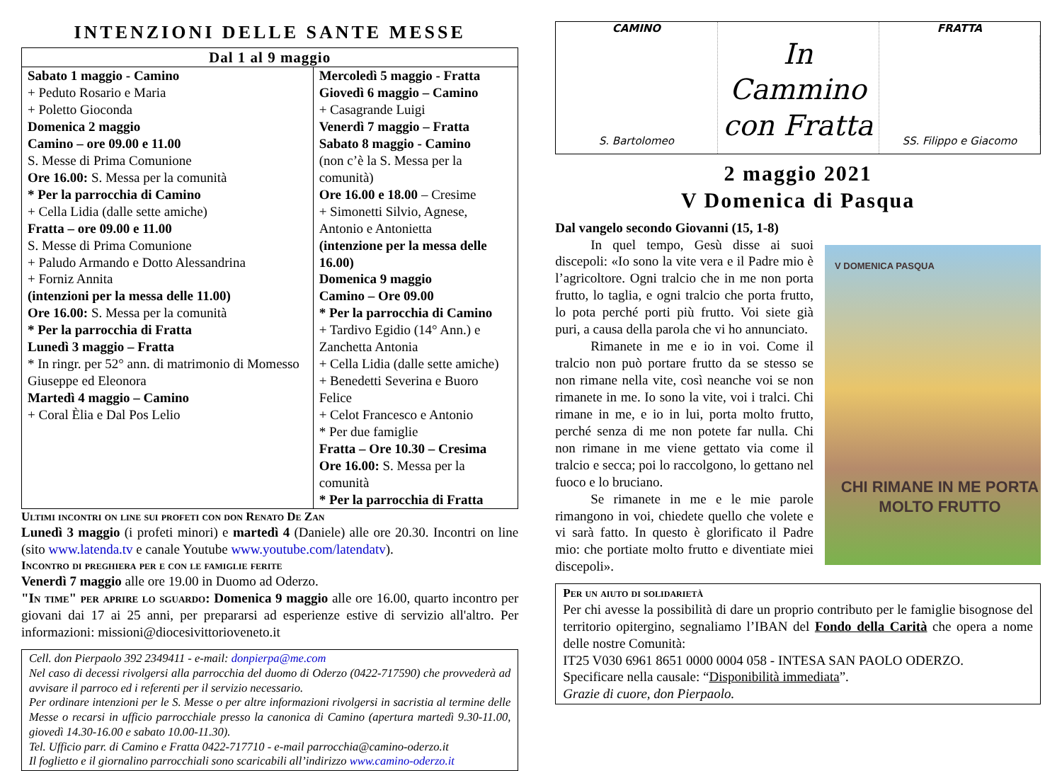INTENZIONI DELLE SANTE MESSE
| Dal 1 al 9 maggio | |
| --- | --- |
| Sabato 1 maggio - Camino + Peduto Rosario e Maria + Poletto Gioconda Domenica 2 maggio Camino – ore 09.00 e 11.00 S. Messe di Prima Comunione Ore 16.00: S. Messa per la comunità * Per la parrocchia di Camino + Cella Lidia (dalle sette amiche) Fratta – ore 09.00 e 11.00 S. Messe di Prima Comunione + Paludo Armando e Dotto Alessandrina + Forniz Annita (intenzioni per la messa delle 11.00) Ore 16.00: S. Messa per la comunità * Per la parrocchia di Fratta Lunedì 3 maggio – Fratta * In ringr. per 52° ann. di matrimonio di Momesso Giuseppe ed Eleonora Martedì 4 maggio – Camino + Coral Èlia e Dal Pos Lelio | Mercoledì 5 maggio - Fratta Giovedì 6 maggio – Camino + Casagrande Luigi Venerdì 7 maggio – Fratta Sabato 8 maggio - Camino (non c’è la S. Messa per la comunità) Ore 16.00 e 18.00 – Cresime + Simonetti Silvio, Agnese, Antonio e Antonietta (intenzione per la messa delle 16.00) Domenica 9 maggio Camino – Ore 09.00 * Per la parrocchia di Camino + Tardivo Egidio (14° Ann.) e Zanchetta Antonia + Cella Lidia (dalle sette amiche) + Benedetti Severina e Buoro Felice + Celot Francesco e Antonio * Per due famiglie Fratta – Ore 10.30 – Cresima Ore 16.00: S. Messa per la comunità * Per la parrocchia di Fratta |
Ultimi incontri on line sui profeti con don Renato De Zan
Lunedì 3 maggio (i profeti minori) e martedì 4 (Daniele) alle ore 20.30. Incontri on line (sito www.latenda.tv e canale Youtube www.youtube.com/latendatv).
Incontro di preghiera per e con le famiglie ferite
Venerdì 7 maggio alle ore 19.00 in Duomo ad Oderzo.
"In time" per aprire lo sguardo: Domenica 9 maggio alle ore 16.00, quarto incontro per giovani dai 17 ai 25 anni, per prepararsi ad esperienze estive di servizio all'altro. Per informazioni: missioni@diocesivittorioveneto.it
Cell. don Pierpaolo 392 2349411 - e-mail: donpierpa@me.com
Nel caso di decessi rivolgersi alla parrocchia del duomo di Oderzo (0422-717590) che provvederà ad avvisare il parroco ed i referenti per il servizio necessario.
Per ordinare intenzioni per le S. Messe o per altre informazioni rivolgersi in sacristia al termine delle Messe o recarsi in ufficio parrocchiale presso la canonica di Camino (apertura martedì 9.30-11.00, giovedì 14.30-16.00 e sabato 10.00-11.30).
Tel. Ufficio parr. di Camino e Fratta 0422-717710 - e-mail parrocchia@camino-oderzo.it
Il foglietto e il giornalino parrocchiali sono scaricabili all’indirizzo www.camino-oderzo.it
CAMINO
S. Bartolomeo
In Cammino con Fratta
FRATTA
SS. Filippo e Giacomo
2 maggio 2021
V Domenica di Pasqua
Dal vangelo secondo Giovanni (15, 1-8)
V DOMENICA PASQUA
CHI RIMANE IN ME PORTA MOLTO FRUTTO
In quel tempo, Gesù disse ai suoi discepoli: «Io sono la vite vera e il Padre mio è l’agricoltore. Ogni tralcio che in me non porta frutto, lo taglia, e ogni tralcio che porta frutto, lo pota perché porti più frutto. Voi siete già puri, a causa della parola che vi ho annunciato.
Rimanete in me e io in voi. Come il tralcio non può portare frutto da se stesso se non rimane nella vite, così neanche voi se non rimanete in me. Io sono la vite, voi i tralci. Chi rimane in me, e io in lui, porta molto frutto, perché senza di me non potete far nulla. Chi non rimane in me viene gettato via come il tralcio e secca; poi lo raccolgono, lo gettano nel fuoco e lo bruciano.
Se rimanete in me e le mie parole rimangono in voi, chiedete quello che volete e vi sarà fatto. In questo è glorificato il Padre mio: che portiate molto frutto e diventiate miei discepoli».
Per un aiuto di solidarietà
Per chi avesse la possibilità di dare un proprio contributo per le famiglie bisognose del territorio opitergino, segnaliamo l’IBAN del Fondo della Carità che opera a nome delle nostre Comunità:
IT25 V030 6961 8651 0000 0004 058 - INTESA SAN PAOLO ODERZO.
Specificare nella causale: “Disponibilità immediata”.
Grazie di cuore, don Pierpaolo.